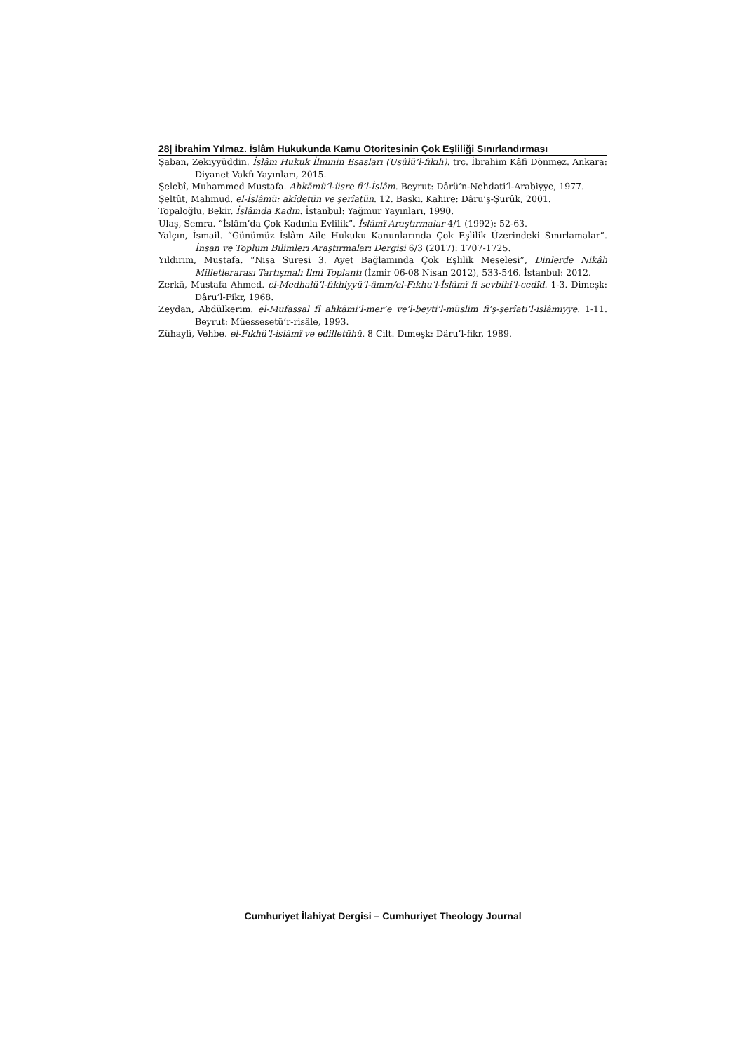28| İbrahim Yılmaz. İslâm Hukukunda Kamu Otoritesinin Çok Eşliliği Sınırlandırması
Şaban, Zekiyyüddin. İslâm Hukuk İlminin Esasları (Usûlü’l-fıkıh). trc. İbrahim Kâfi Dönmez. Ankara: Diyanet Vakfı Yayınları, 2015.
Şelebî, Muhammed Mustafa. Ahkāmü’l-üsre fi’l-İslâm. Beyrut: Dârü’n-Nehdati’l-Arabiyye, 1977.
Şeltût, Mahmud. el-İslâmü: akîdetün ve şerîatün. 12. Baskı. Kahire: Dâru’ş-Şurûk, 2001.
Topaloğlu, Bekir. İslâmda Kadın. İstanbul: Yağmur Yayınları, 1990.
Ulaş, Semra. “İslâm’da Çok Kadınla Evlilik”. İslâmî Araştırmalar 4/1 (1992): 52-63.
Yalçın, İsmail. “Günümüz İslâm Aile Hukuku Kanunlarında Çok Eşlilik Üzerindeki Sınırlamalar”. İnsan ve Toplum Bilimleri Araştırmaları Dergisi 6/3 (2017): 1707-1725.
Yıldırım, Mustafa. “Nisa Suresi 3. Ayet Bağlamında Çok Eşlilik Meselesi”, Dinlerde Nikâh Milletlerarası Tartışmalı İlmi Toplantı (İzmir 06-08 Nisan 2012), 533-546. İstanbul: 2012.
Zerkā, Mustafa Ahmed. el-Medhalü’l-fıkhiyyü’l-âmm/el-Fıkhu’l-İslâmî fi sevbihi’l-cedîd. 1-3. Dimeşk: Dâru’l-Fikr, 1968.
Zeydan, Abdülkerim. el-Mufassal fî ahkāmi’l-mer’e ve’l-beyti’l-müslim fi’ş-şerîati’l-islâmiyye. 1-11. Beyrut: Müessesetü’r-risâle, 1993.
Zühaylî, Vehbe. el-Fıkhü’l-islâmî ve edilletühû. 8 Cilt. Dımeşk: Dâru’l-fikr, 1989.
Cumhuriyet İlahiyat Dergisi – Cumhuriyet Theology Journal